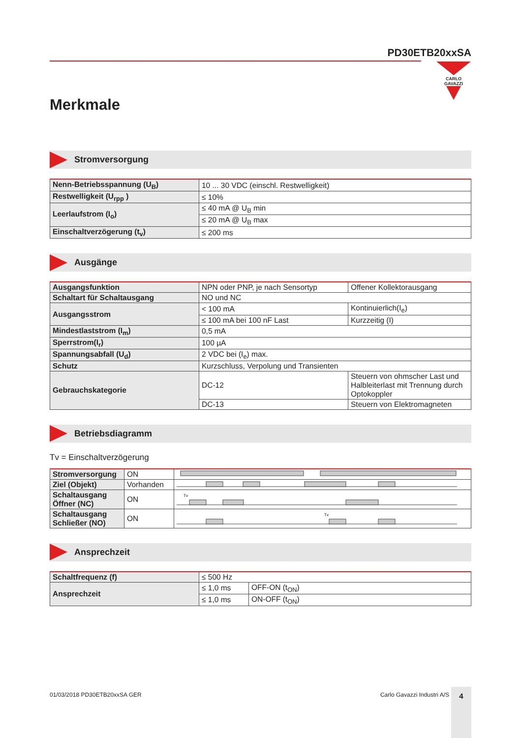PD30ETB20xxSA
CARLO GAVAZZI
Merkmale
Stromversorgung
| Nenn-Betriebsspannung (U<sub>B</sub>) | 10 ... 30 VDC (einschl. Restwelligkeit) |
| Restwelligkeit (U<sub>rpp</sub> ) | ≤ 10% |
| Leerlaufstrom (I<sub>o</sub>) | ≤ 40 mA @ U<sub>B</sub> min |
| | ≤ 20 mA @ U<sub>B</sub> max |
| Einschaltverzögerung (t<sub>v</sub>) | ≤ 200 ms |
Ausgänge
| Ausgangsfunktion | NPN oder PNP, je nach Sensortyp | Offener Kollektorausgang |
| Schaltart für Schaltausgang | NO und NC | |
| Ausgangsstrom | < 100 mA | Kontinuierlich(I<sub>e</sub>) |
| | ≤ 100 mA bei 100 nF Last | Kurzzeitig (I) |
| Mindestlaststrom (I<sub>m</sub>) | 0,5 mA | |
| Sperrstrom(I<sub>r</sub>) | 100 µA | |
| Spannungsabfall (U<sub>d</sub>) | 2 VDC bei (I<sub>e</sub>) max. | |
| Schutz | Kurzschluss, Verpolung und Transienten | |
| Gebrauchskategorie | DC-12 | Steuern von ohmscher Last und Halbleiterlast mit Trennung durch Optokoppler |
| | DC-13 | Steuern von Elektromagneten |
Betriebsdiagramm
Tv = Einschaltverzögerung
| Stromversorgung | ON | |
| Ziel (Objekt) | Vorhanden | |
| Schaltausgang Öffner (NC) | ON | Tv |
| Schaltausgang Schließer (NO) | ON | Tv |
Ansprechzeit
| Schaltfrequenz (f) | ≤ 500 Hz | |
| Ansprechzeit | ≤ 1,0 ms | OFF-ON (t<sub>ON</sub>) |
| | ≤ 1,0 ms | ON-OFF (t<sub>ON</sub>) |
01/03/2018 PD30ETB20xxSA GER Carlo Gavazzi Industri A/S 4